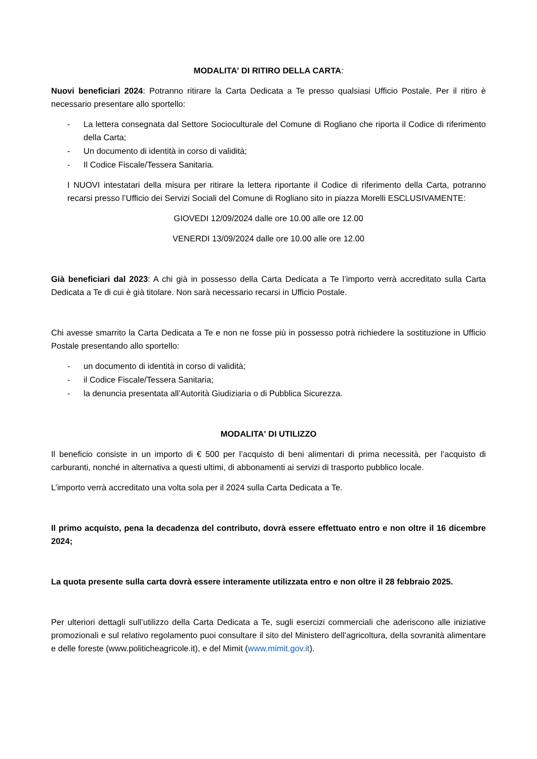MODALITA' DI RITIRO DELLA CARTA:
Nuovi beneficiari 2024: Potranno ritirare la Carta Dedicata a Te presso qualsiasi Ufficio Postale. Per il ritiro è necessario presentare allo sportello:
- La lettera consegnata dal Settore Socioculturale del Comune di Rogliano che riporta il Codice di riferimento della Carta;
- Un documento di identità in corso di validità;
- Il Codice Fiscale/Tessera Sanitaria.
I NUOVI intestatari della misura per ritirare la lettera riportante il Codice di riferimento della Carta, potranno recarsi presso l’Ufficio dei Servizi Sociali del Comune di Rogliano sito in piazza Morelli ESCLUSIVAMENTE:
GIOVEDI 12/09/2024 dalle ore 10.00 alle ore 12.00
VENERDI 13/09/2024 dalle ore 10.00 alle ore 12.00
Già beneficiari dal 2023: A chi già in possesso della Carta Dedicata a Te l’importo verrà accreditato sulla Carta Dedicata a Te di cui è già titolare. Non sarà necessario recarsi in Ufficio Postale.
Chi avesse smarrito la Carta Dedicata a Te e non ne fosse più in possesso potrà richiedere la sostituzione in Ufficio Postale presentando allo sportello:
- un documento di identità in corso di validità;
- il Codice Fiscale/Tessera Sanitaria;
- la denuncia presentata all’Autorità Giudiziaria o di Pubblica Sicurezza.
MODALITA' DI UTILIZZO
Il beneficio consiste in un importo di € 500 per l’acquisto di beni alimentari di prima necessità, per l’acquisto di carburanti, nonché in alternativa a questi ultimi, di abbonamenti ai servizi di trasporto pubblico locale.
L’importo verrà accreditato una volta sola per il 2024 sulla Carta Dedicata a Te.
Il primo acquisto, pena la decadenza del contributo, dovrà essere effettuato entro e non oltre il 16 dicembre 2024;
La quota presente sulla carta dovrà essere interamente utilizzata entro e non oltre il 28 febbraio 2025.
Per ulteriori dettagli sull’utilizzo della Carta Dedicata a Te, sugli esercizi commerciali che aderiscono alle iniziative promozionali e sul relativo regolamento puoi consultare il sito del Ministero dell’agricoltura, della sovranità alimentare e delle foreste (www.politicheagricole.it), e del Mimit (www.mimit.gov.it).